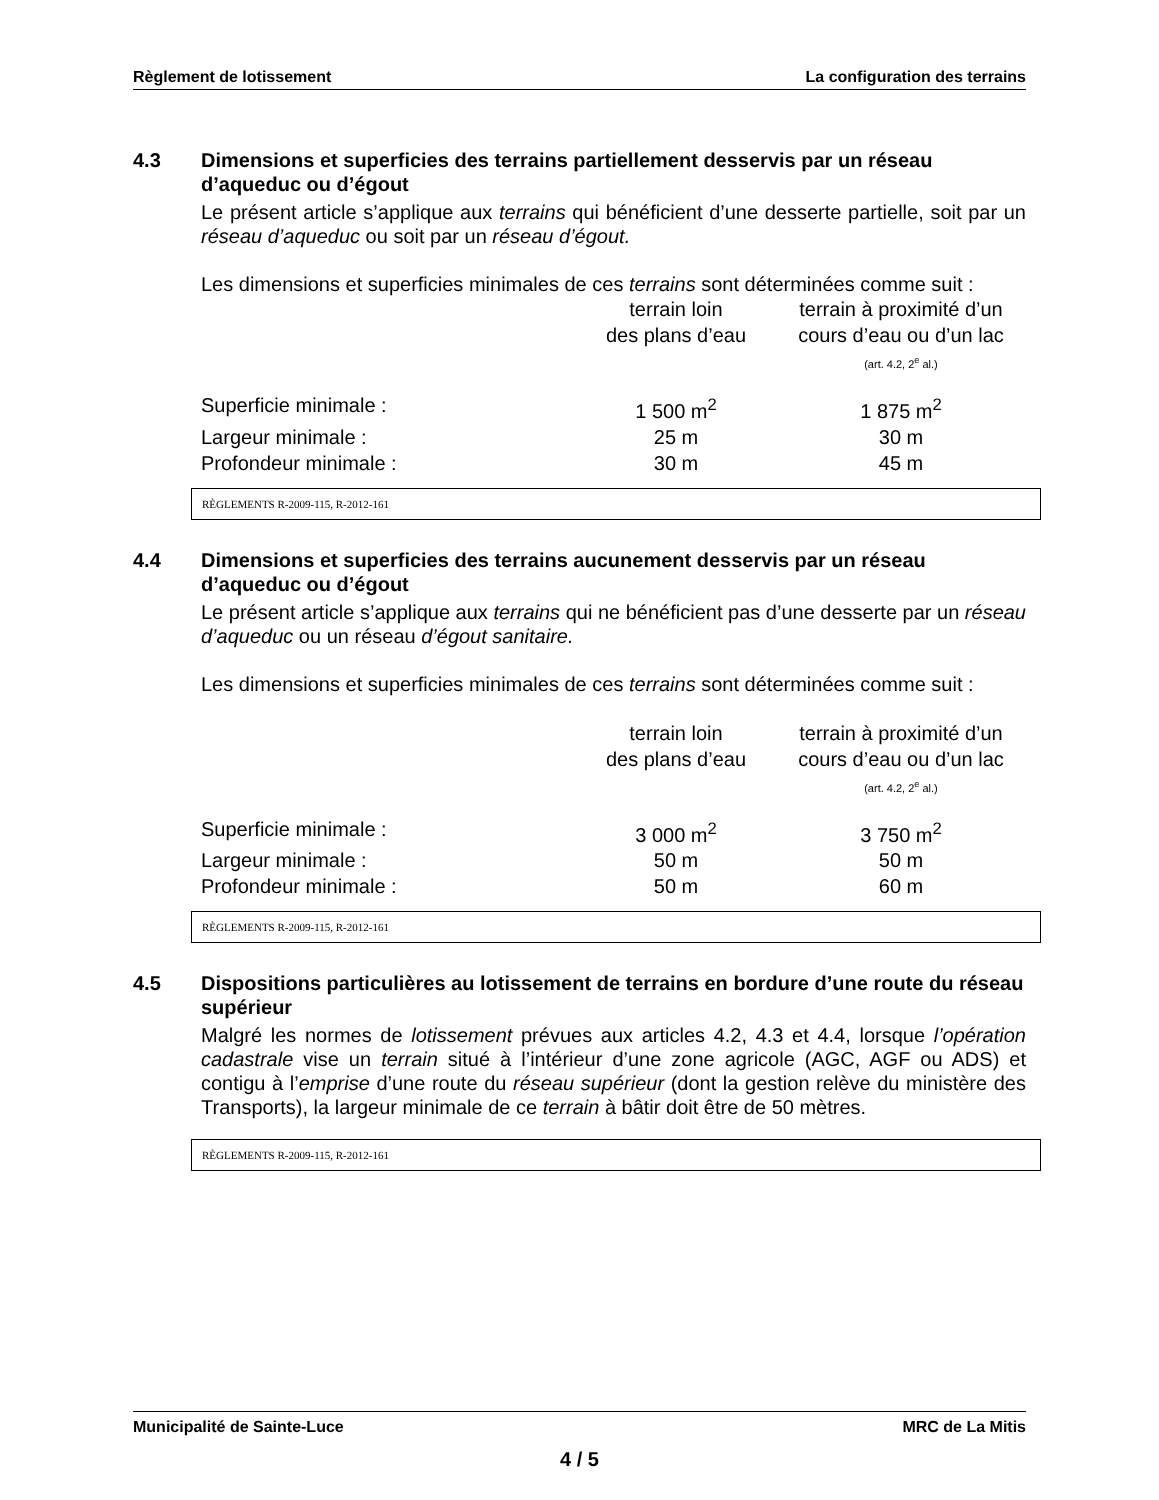Règlement de lotissement La configuration des terrains
4.3 Dimensions et superficies des terrains partiellement desservis par un réseau d’aqueduc ou d’égout
Le présent article s’applique aux terrains qui bénéficient d’une desserte partielle, soit par un réseau d’aqueduc ou soit par un réseau d’égout.
Les dimensions et superficies minimales de ces terrains sont déterminées comme suit :
| | terrain loin des plans d’eau | terrain à proximité d’un cours d’eau ou d’un lac (art. 4.2, 2<sup>e</sup> al.) |
| Superficie minimale : | 1 500 m<sup>2</sup> | 1 875 m<sup>2</sup> |
| Largeur minimale : | 25 m | 30 m |
| Profondeur minimale : | 30 m | 45 m |
RÈGLEMENTS R-2009-115, R-2012-161
4.4 Dimensions et superficies des terrains aucunement desservis par un réseau d’aqueduc ou d’égout
Le présent article s’applique aux terrains qui ne bénéficient pas d’une desserte par un réseau d’aqueduc ou un réseau d’égout sanitaire.
Les dimensions et superficies minimales de ces terrains sont déterminées comme suit :
| | terrain loin des plans d’eau | terrain à proximité d’un cours d’eau ou d’un lac (art. 4.2, 2<sup>e</sup> al.) |
| Superficie minimale : | 3 000 m<sup>2</sup> | 3 750 m<sup>2</sup> |
| Largeur minimale : | 50 m | 50 m |
| Profondeur minimale : | 50 m | 60 m |
RÈGLEMENTS R-2009-115, R-2012-161
4.5 Dispositions particulières au lotissement de terrains en bordure d’une route du réseau supérieur
Malgré les normes de lotissement prévues aux articles 4.2, 4.3 et 4.4, lorsque l’opération cadastrale vise un terrain situé à l’intérieur d’une zone agricole (AGC, AGF ou ADS) et contigu à l’emprise d’une route du réseau supérieur (dont la gestion relève du ministère des Transports), la largeur minimale de ce terrain à bâtir doit être de 50 mètres.
RÈGLEMENTS R-2009-115, R-2012-161
Municipalité de Sainte-Luce MRC de La Mitis
4 / 5